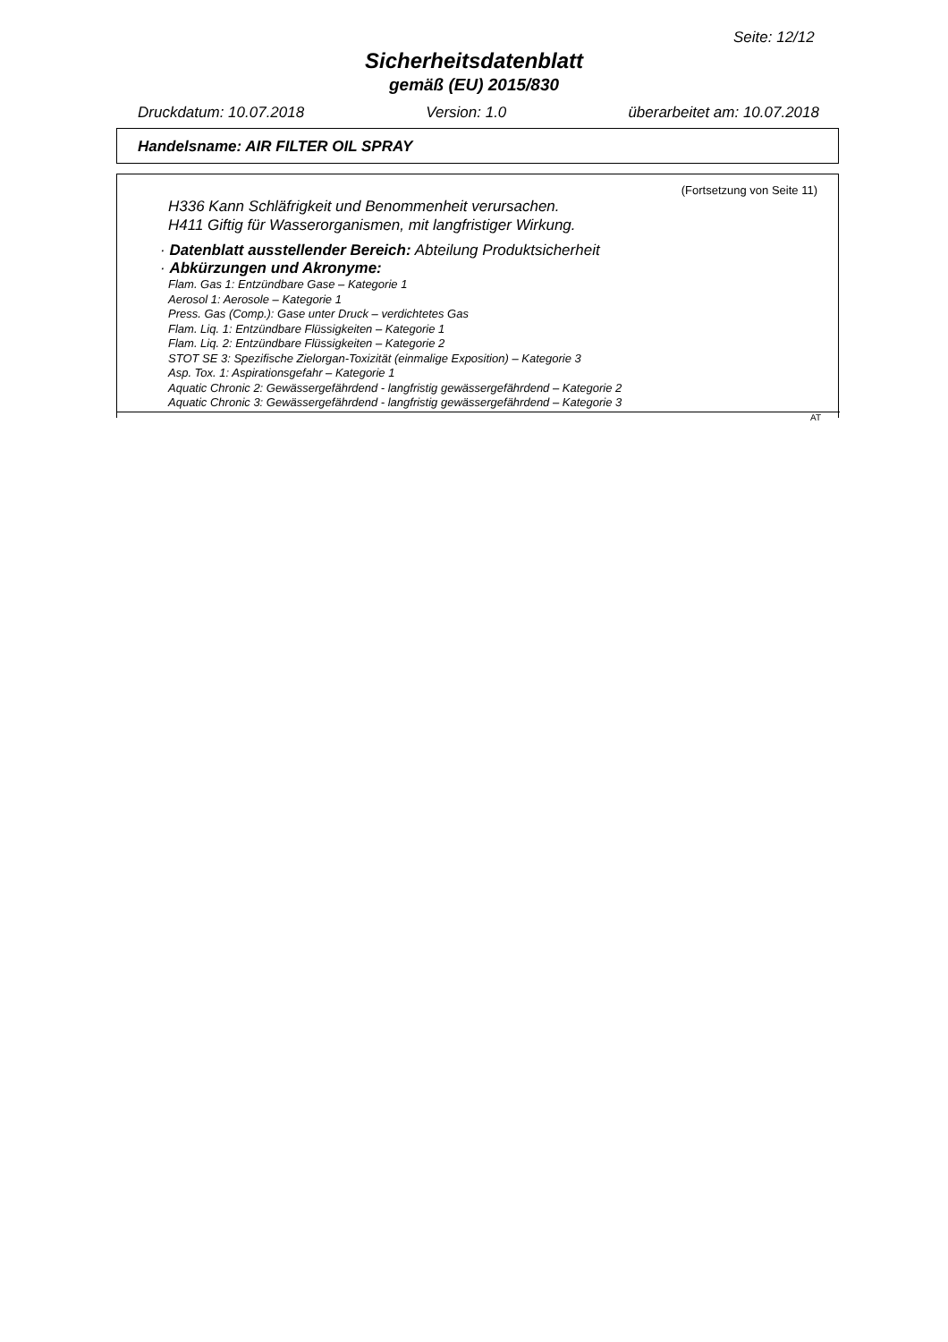Seite: 12/12
Sicherheitsdatenblatt
gemäß (EU) 2015/830
Druckdatum: 10.07.2018 Version: 1.0 überarbeitet am: 10.07.2018
Handelsname: AIR FILTER OIL SPRAY
(Fortsetzung von Seite 11)
H336 Kann Schläfrigkeit und Benommenheit verursachen.
H411 Giftig für Wasserorganismen, mit langfristiger Wirkung.
· Datenblatt ausstellender Bereich: Abteilung Produktsicherheit
· Abkürzungen und Akronyme:
Flam. Gas 1: Entzündbare Gase – Kategorie 1
Aerosol 1: Aerosole – Kategorie 1
Press. Gas (Comp.): Gase unter Druck – verdichtetes Gas
Flam. Liq. 1: Entzündbare Flüssigkeiten – Kategorie 1
Flam. Liq. 2: Entzündbare Flüssigkeiten – Kategorie 2
STOT SE 3: Spezifische Zielorgan-Toxizität (einmalige Exposition) – Kategorie 3
Asp. Tox. 1: Aspirationsgefahr – Kategorie 1
Aquatic Chronic 2: Gewässergefährdend - langfristig gewässergefährdend – Kategorie 2
Aquatic Chronic 3: Gewässergefährdend - langfristig gewässergefährdend – Kategorie 3
AT